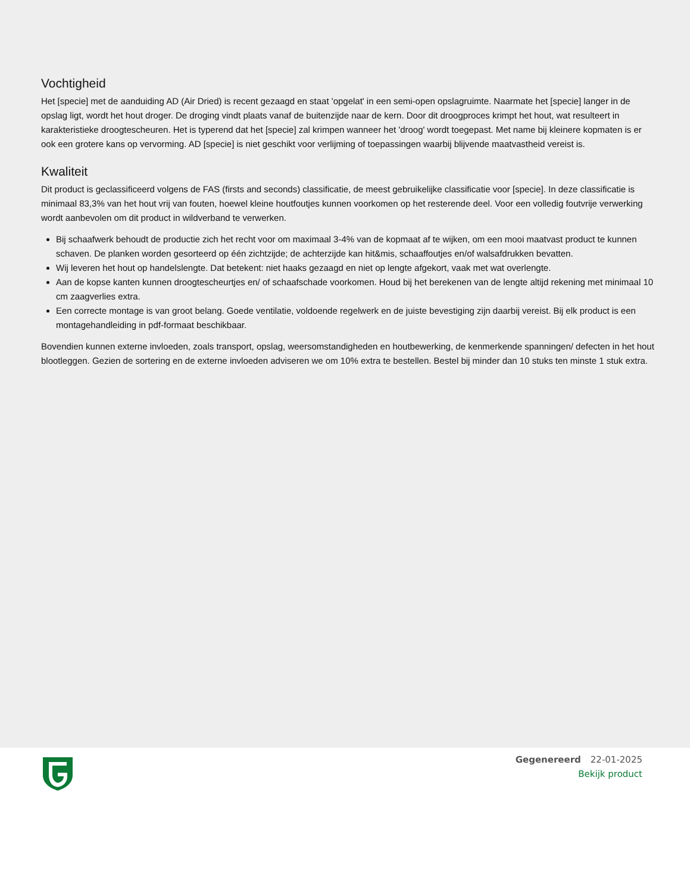Vochtigheid
Het [specie] met de aanduiding AD (Air Dried) is recent gezaagd en staat 'opgelat' in een semi-open opslagruimte. Naarmate het [specie] langer in de opslag ligt, wordt het hout droger. De droging vindt plaats vanaf de buitenzijde naar de kern. Door dit droogproces krimpt het hout, wat resulteert in karakteristieke droogtescheuren. Het is typerend dat het [specie] zal krimpen wanneer het 'droog' wordt toegepast. Met name bij kleinere kopmaten is er ook een grotere kans op vervorming. AD [specie] is niet geschikt voor verlijming of toepassingen waarbij blijvende maatvastheid vereist is.
Kwaliteit
Dit product is geclassificeerd volgens de FAS (firsts and seconds) classificatie, de meest gebruikelijke classificatie voor [specie]. In deze classificatie is minimaal 83,3% van het hout vrij van fouten, hoewel kleine houtfoutjes kunnen voorkomen op het resterende deel. Voor een volledig foutvrije verwerking wordt aanbevolen om dit product in wildverband te verwerken.
Bij schaafwerk behoudt de productie zich het recht voor om maximaal 3-4% van de kopmaat af te wijken, om een mooi maatvast product te kunnen schaven. De planken worden gesorteerd op één zichtzijde; de achterzijde kan hit&mis, schaaffoutjes en/of walsafdrukken bevatten.
Wij leveren het hout op handelslengte. Dat betekent: niet haaks gezaagd en niet op lengte afgekort, vaak met wat overlengte.
Aan de kopse kanten kunnen droogtescheurtjes en/ of schaafschade voorkomen. Houd bij het berekenen van de lengte altijd rekening met minimaal 10 cm zaagverlies extra.
Een correcte montage is van groot belang. Goede ventilatie, voldoende regelwerk en de juiste bevestiging zijn daarbij vereist. Bij elk product is een montagehandleiding in pdf-formaat beschikbaar.
Bovendien kunnen externe invloeden, zoals transport, opslag, weersomstandigheden en houtbewerking, de kenmerkende spanningen/ defecten in het hout blootleggen. Gezien de sortering en de externe invloeden adviseren we om 10% extra te bestellen. Bestel bij minder dan 10 stuks ten minste 1 stuk extra.
Gegenereerd 22-01-2025
Bekijk product